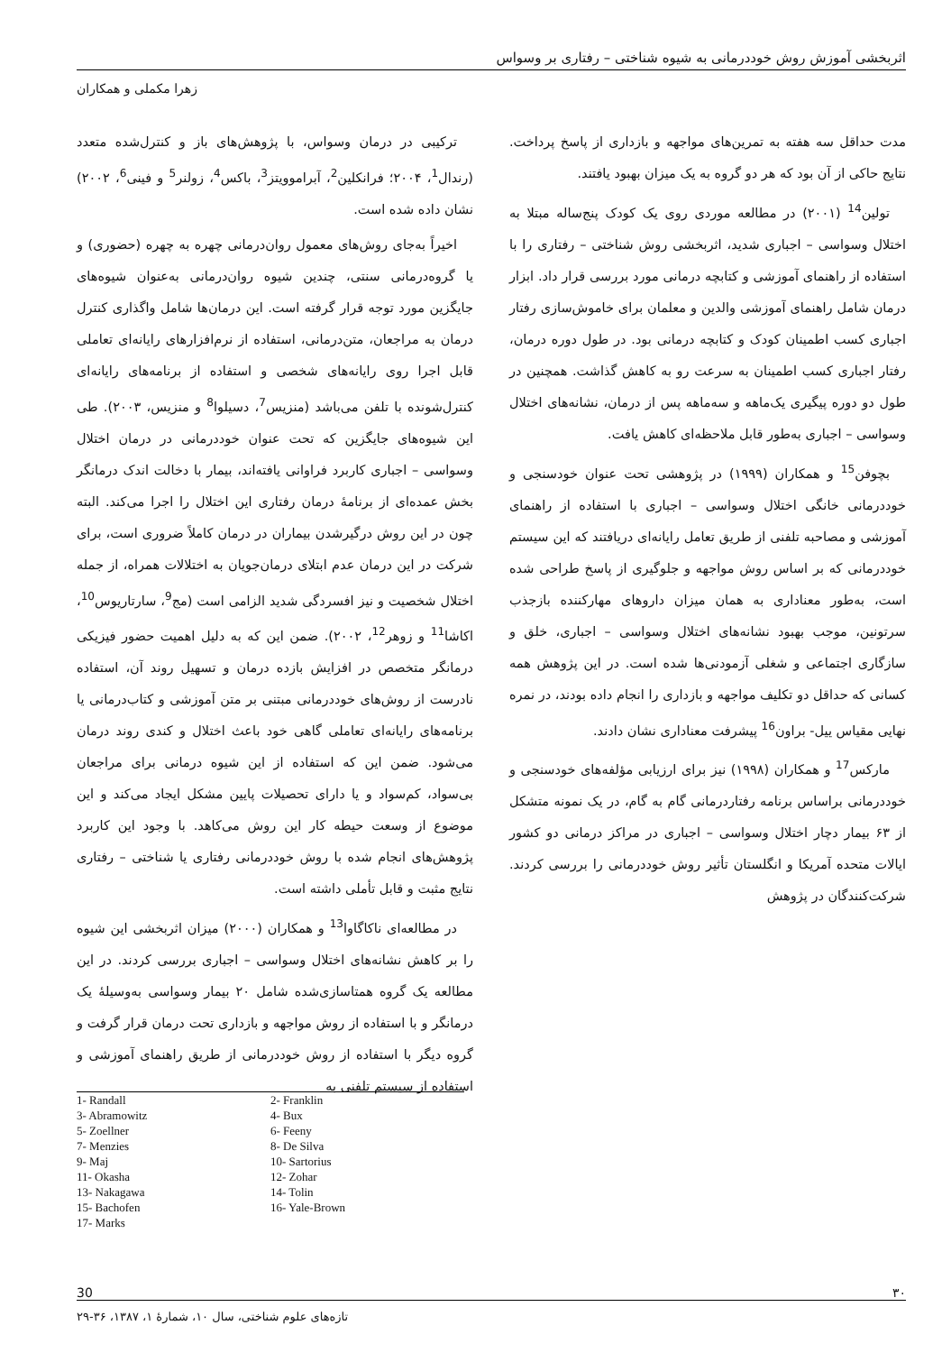اثربخشی آموزش روش خوددرمانی به شیوه شناختی – رفتاری بر وسواس
زهرا مکملی و همکاران
ترکیبی در درمان وسواس، با پژوهش‌های باز و کنترل‌شده متعدد (رندال<sup>1</sup>، ۲۰۰۴؛ فرانکلین<sup>2</sup>، آبراموویتز<sup>3</sup>، باکس<sup>4</sup>، زولنر<sup>5</sup> و فینی<sup>6</sup>، ۲۰۰۲) نشان داده شده است.
اخیراً به‌جای روش‌های معمول روان‌درمانی چهره به چهره (حضوری) و یا گروه‌درمانی سنتی، چندین شیوه روان‌درمانی به‌عنوان شیوه‌های جایگزین مورد توجه قرار گرفته است. این درمان‌ها شامل واگذاری کنترل درمان به مراجعان، متن‌درمانی، استفاده از نرم‌افزارهای رایانه‌ای تعاملی قابل اجرا روی رایانه‌های شخصی و استفاده از برنامه‌های رایانه‌ای کنترل‌شونده با تلفن می‌باشد (منزیس<sup>7</sup>، دسیلوا<sup>8</sup> و منزیس، ۲۰۰۳). طی این شیوه‌های جایگزین که تحت عنوان خوددرمانی در درمان اختلال وسواسی – اجباری کاربرد فراوانی یافته‌اند، بیمار با دخالت اندک درمانگر بخش عمده‌ای از برنامهٔ درمان رفتاری این اختلال را اجرا می‌کند. البته چون در این روش درگیرشدن بیماران در درمان کاملاً ضروری است، برای شرکت در این درمان عدم ابتلای درمان‌جویان به اختلالات همراه، از جمله اختلال شخصیت و نیز افسردگی شدید الزامی است (مج<sup>9</sup>، سارتاریوس<sup>10</sup>، اکاشا<sup>11</sup> و زوهر<sup>12</sup>، ۲۰۰۲). ضمن این که به دلیل اهمیت حضور فیزیکی درمانگر متخصص در افزایش بازده درمان و تسهیل روند آن، استفاده نادرست از روش‌های خوددرمانی مبتنی بر متن آموزشی و کتاب‌درمانی یا برنامه‌های رایانه‌ای تعاملی گاهی خود باعث اختلال و کندی روند درمان می‌شود. ضمن این که استفاده از این شیوه درمانی برای مراجعان بی‌سواد، کم‌سواد و یا دارای تحصیلات پایین مشکل ایجاد می‌کند و این موضوع از وسعت حیطه کار این روش می‌کاهد. با وجود این کاربرد پژوهش‌های انجام شده با روش خوددرمانی رفتاری یا شناختی – رفتاری نتایج مثبت و قابل تأملی داشته است.
در مطالعه‌ای ناکاگاوا<sup>13</sup> و همکاران (۲۰۰۰) میزان اثربخشی این شیوه را بر کاهش نشانه‌های اختلال وسواسی – اجباری بررسی کردند. در این مطالعه یک گروه همتاسازی‌شده شامل ۲۰ بیمار وسواسی به‌وسیلهٔ یک درمانگر و با استفاده از روش مواجهه و بازداری تحت درمان قرار گرفت و گروه دیگر با استفاده از روش خوددرمانی از طریق راهنمای آموزشی و استفاده از سیستم تلفنی به
مدت حداقل سه هفته به تمرین‌های مواجهه و بازداری از پاسخ پرداخت. نتایج حاکی از آن بود که هر دو گروه به یک میزان بهبود یافتند.
تولین<sup>14</sup> (۲۰۰۱) در مطالعه موردی روی یک کودک پنج‌ساله مبتلا به اختلال وسواسی – اجباری شدید، اثربخشی روش شناختی – رفتاری را با استفاده از راهنمای آموزشی و کتابچه درمانی مورد بررسی قرار داد. ابزار درمان شامل راهنمای آموزشی والدین و معلمان برای خاموش‌سازی رفتار اجباری کسب اطمینان کودک و کتابچه درمانی بود. در طول دوره درمان، رفتار اجباری کسب اطمینان به سرعت رو به کاهش گذاشت. همچنین در طول دو دوره پیگیری یک‌ماهه و سه‌ماهه پس از درمان، نشانه‌های اختلال وسواسی – اجباری به‌طور قابل ملاحظه‌ای کاهش یافت.
بچوفن<sup>15</sup> و همکاران (۱۹۹۹) در پژوهشی تحت عنوان خودسنجی و خوددرمانی خانگی اختلال وسواسی – اجباری با استفاده از راهنمای آموزشی و مصاحبه تلفنی از طریق تعامل رایانه‌ای دریافتند که این سیستم خوددرمانی که بر اساس روش مواجهه و جلوگیری از پاسخ طراحی شده است، به‌طور معناداری به همان میزان داروهای مهارکننده بازجذب سرتونین، موجب بهبود نشانه‌های اختلال وسواسی – اجباری، خلق و سازگاری اجتماعی و شغلی آزمودنی‌ها شده است. در این پژوهش همه کسانی که حداقل دو تکلیف مواجهه و بازداری را انجام داده بودند، در نمره نهایی مقیاس ییل- براون<sup>16</sup> پیشرفت معناداری نشان دادند.
مارکس<sup>17</sup> و همکاران (۱۹۹۸) نیز برای ارزیابی مؤلفه‌های خودسنجی و خوددرمانی براساس برنامه رفتاردرمانی گام به گام، در یک نمونه متشکل از ۶۳ بیمار دچار اختلال وسواسی – اجباری در مراکز درمانی دو کشور ایالات متحده آمریکا و انگلستان تأثیر روش خوددرمانی را بررسی کردند. شرکت‌کنندگان در پژوهش
1- Randall
2- Franklin
3- Abramowitz
4- Bux
5- Zoellner
6- Feeny
7- Menzies
8- De Silva
9- Maj
10- Sartorius
11- Okasha
12- Zohar
13- Nakagawa
14- Tolin
15- Bachofen
16- Yale-Brown
17- Marks
30 ۳۰
تازه‌های علوم شناختی، سال ۱۰، شمارهٔ ۱، ۱۳۸۷، ۳۶-۲۹